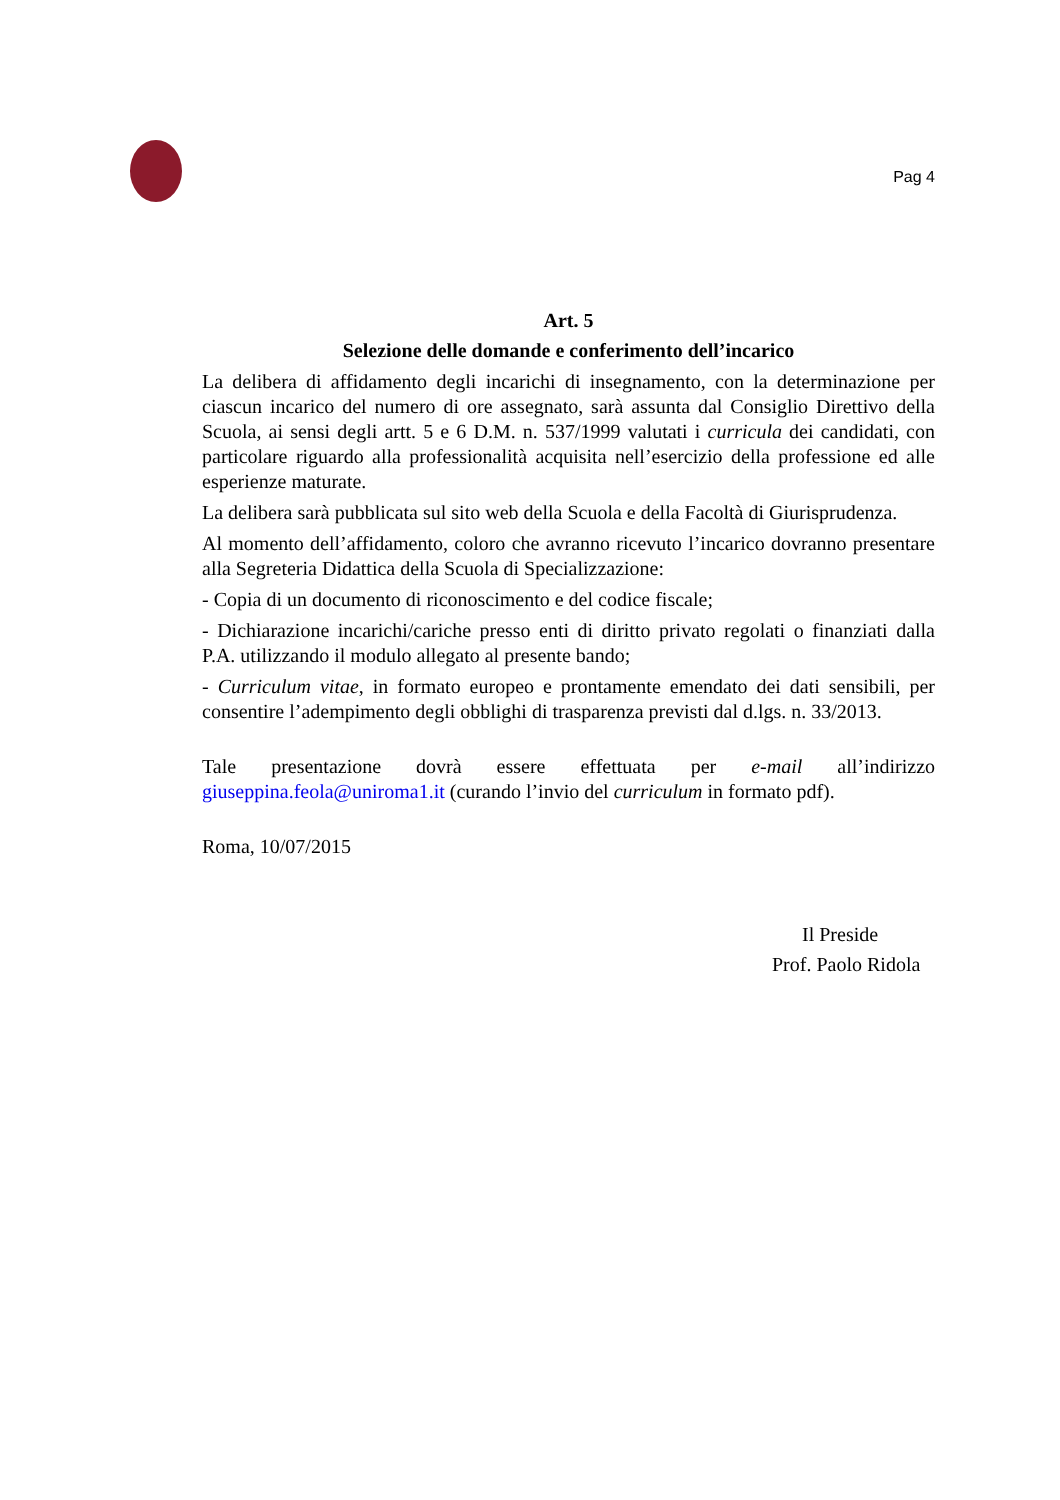Pag 4
Art. 5
Selezione delle domande e conferimento dell’incarico
La delibera di affidamento degli incarichi di insegnamento, con la determinazione per ciascun incarico del numero di ore assegnato, sarà assunta dal Consiglio Direttivo della Scuola, ai sensi degli artt. 5 e 6 D.M. n. 537/1999 valutati i curricula dei candidati, con particolare riguardo alla professionalità acquisita nell’esercizio della professione ed alle esperienze maturate.
La delibera sarà pubblicata sul sito web della Scuola e della Facoltà di Giurisprudenza.
Al momento dell’affidamento, coloro che avranno ricevuto l’incarico dovranno presentare alla Segreteria Didattica della Scuola di Specializzazione:
- Copia di un documento di riconoscimento e del codice fiscale;
- Dichiarazione incarichi/cariche presso enti di diritto privato regolati o finanziati dalla P.A. utilizzando il modulo allegato al presente bando;
- Curriculum vitae, in formato europeo e prontamente emendato dei dati sensibili, per consentire l’adempimento degli obblighi di trasparenza previsti dal d.lgs. n. 33/2013.
Tale presentazione dovrà essere effettuata per e-mail all’indirizzo giuseppina.feola@uniroma1.it (curando l’invio del curriculum in formato pdf).
Roma, 10/07/2015
Il Preside
Prof. Paolo Ridola